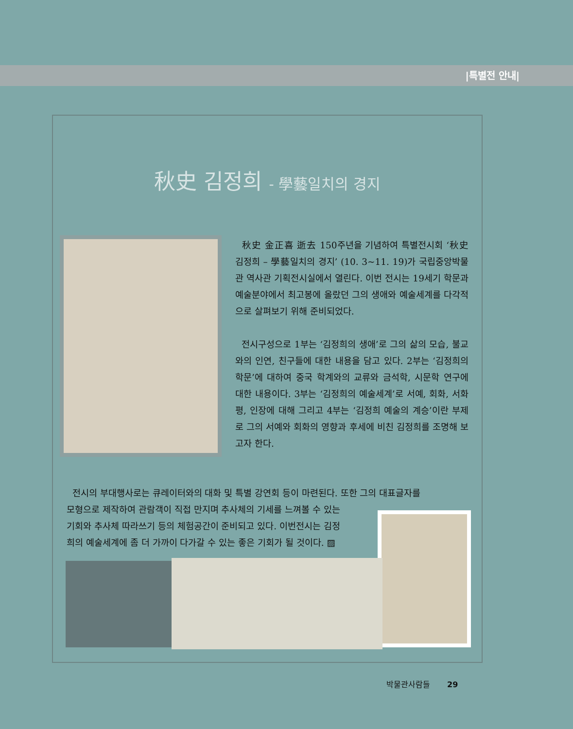|특별전 안내|
秋史 김정희 - 學藝일치의 경지
秋史 金正喜 逝去 150주년을 기념하여 특별전시회 ‘秋史 김정희 – 學藝일치의 경지’ (10. 3~11. 19)가 국립중앙박물관 역사관 기획전시실에서 열린다. 이번 전시는 19세기 학문과 예술분야에서 최고봉에 올랐던 그의 생애와 예술세계를 다각적으로 살펴보기 위해 준비되었다.
전시구성으로 1부는 ‘김정희의 생애’로 그의 삶의 모습, 불교와의 인연, 친구들에 대한 내용을 담고 있다. 2부는 ‘김정희의 학문’에 대하여 중국 학계와의 교류와 금석학, 시문학 연구에 대한 내용이다. 3부는 ‘김정희의 예술세계’로 서예, 회화, 서화평, 인장에 대해 그리고 4부는 ‘김정희 예술의 계승’이란 부제로 그의 서예와 회화의 영향과 후세에 비친 김정희를 조명해 보고자 한다.
전시의 부대행사로는 큐레이터와의 대화 및 특별 강연회 등이 마련된다. 또한 그의 대표글자를
모형으로 제작하여 관람객이 직접 만지며 추사체의 기세를 느껴볼 수 있는
기회와 추사체 따라쓰기 등의 체험공간이 준비되고 있다. 이번전시는 김정
희의 예술세계에 좀 더 가까이 다가갈 수 있는 좋은 기회가 될 것이다. ▨
박물관사람들 29